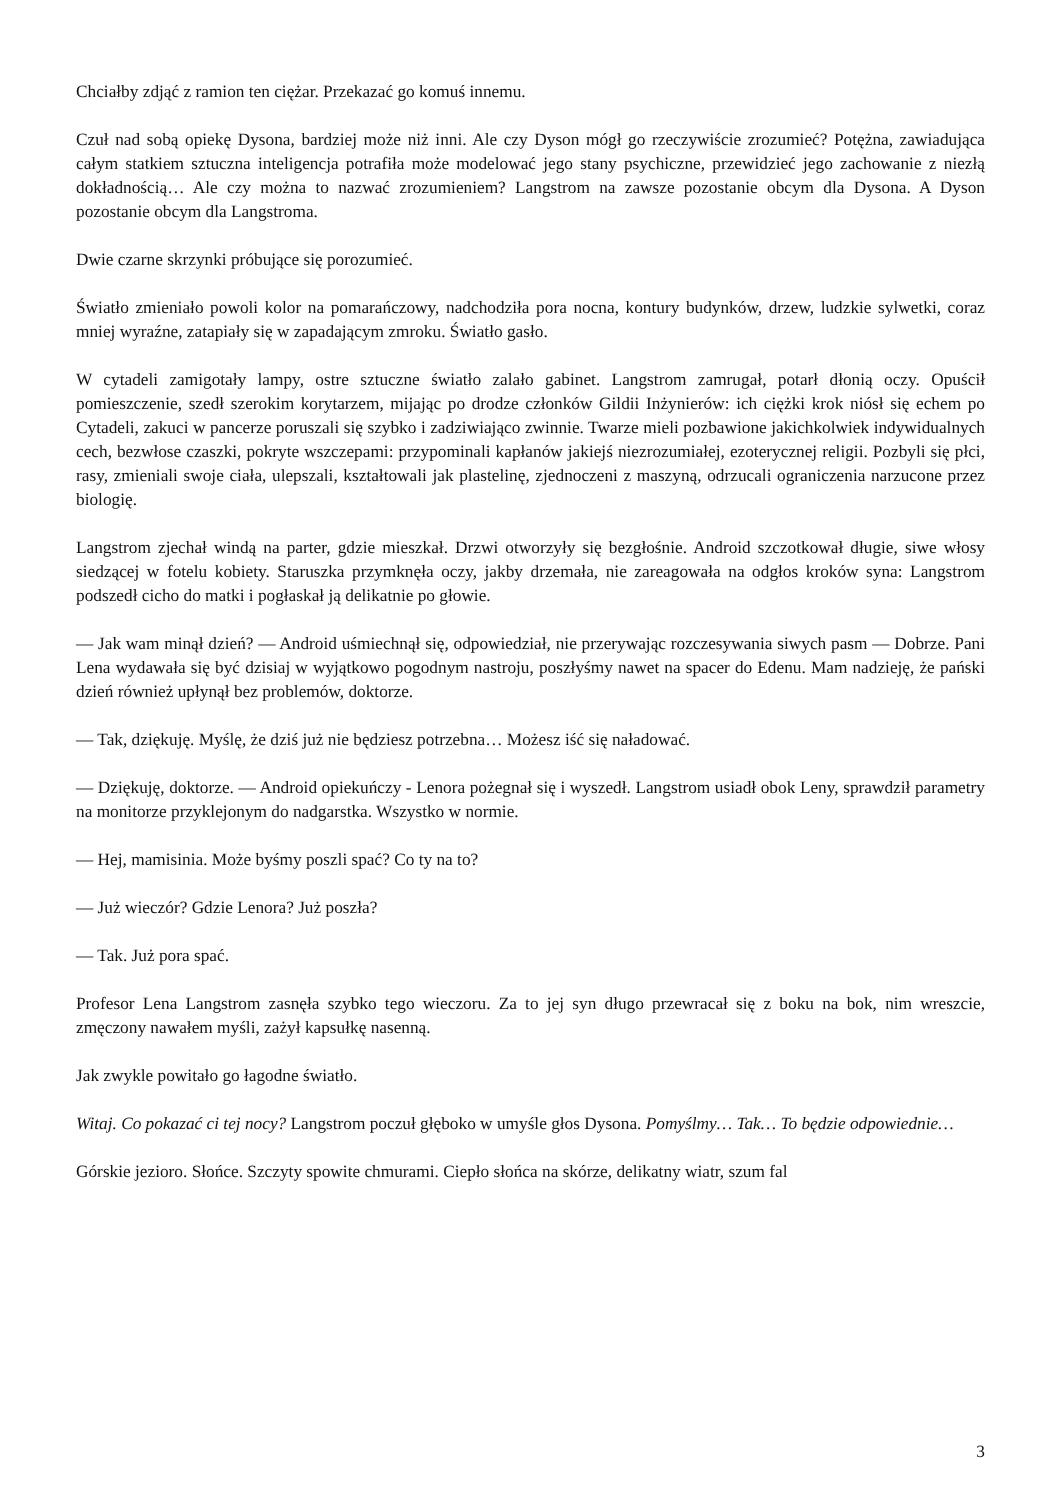Chciałby zdjąć z ramion ten ciężar. Przekazać go komuś innemu.
Czuł nad sobą opiekę Dysona, bardziej może niż inni. Ale czy Dyson mógł go rzeczywiście zrozumieć? Potężna, zawiadująca całym statkiem sztuczna inteligencja potrafiła może modelować jego stany psychiczne, przewidzieć jego zachowanie z niezłą dokładnością… Ale czy można to nazwać zrozumieniem? Langstrom na zawsze pozostanie obcym dla Dysona. A Dyson pozostanie obcym dla Langstroma.
Dwie czarne skrzynki próbujące się porozumieć.
Światło zmieniało powoli kolor na pomarańczowy, nadchodziła pora nocna, kontury budynków, drzew, ludzkie sylwetki, coraz mniej wyraźne, zatapiały się w zapadającym zmroku. Światło gasło.
W cytadeli zamigotały lampy, ostre sztuczne światło zalało gabinet. Langstrom zamrugał, potarł dłonią oczy. Opuścił pomieszczenie, szedł szerokim korytarzem, mijając po drodze członków Gildii Inżynierów: ich ciężki krok niósł się echem po Cytadeli, zakuci w pancerze poruszali się szybko i zadziwiająco zwinnie. Twarze mieli pozbawione jakichkolwiek indywidualnych cech, bezwłose czaszki, pokryte wszczepami: przypominali kapłanów jakiejś niezrozumiałej, ezoterycznej religii. Pozbyli się płci, rasy, zmieniali swoje ciała, ulepszali, kształtowali jak plastelinę, zjednoczeni z maszyną, odrzucali ograniczenia narzucone przez biologię.
Langstrom zjechał windą na parter, gdzie mieszkał. Drzwi otworzyły się bezgłośnie. Android szczotkował długie, siwe włosy siedzącej w fotelu kobiety. Staruszka przymknęła oczy, jakby drzemała, nie zareagowała na odgłos kroków syna: Langstrom podszedł cicho do matki i pogłaskał ją delikatnie po głowie.
— Jak wam minął dzień? — Android uśmiechnął się, odpowiedział, nie przerywając rozczesywania siwych pasm — Dobrze. Pani Lena wydawała się być dzisiaj w wyjątkowo pogodnym nastroju, poszłyśmy nawet na spacer do Edenu. Mam nadzieję, że pański dzień również upłynął bez problemów, doktorze.
— Tak, dziękuję. Myślę, że dziś już nie będziesz potrzebna… Możesz iść się naładować.
— Dziękuję, doktorze. — Android opiekuńczy - Lenora pożegnał się i wyszedł. Langstrom usiadł obok Leny, sprawdził parametry na monitorze przyklejonym do nadgarstka. Wszystko w normie.
— Hej, mamisinia. Może byśmy poszli spać? Co ty na to?
— Już wieczór? Gdzie Lenora? Już poszła?
— Tak. Już pora spać.
Profesor Lena Langstrom zasnęła szybko tego wieczoru. Za to jej syn długo przewracał się z boku na bok, nim wreszcie, zmęczony nawałem myśli, zażył kapsułkę nasenną.
Jak zwykle powitało go łagodne światło.
Witaj. Co pokazać ci tej nocy? Langstrom poczuł głęboko w umyśle głos Dysona. Pomyślmy… Tak… To będzie odpowiednie…
Górskie jezioro. Słońce. Szczyty spowite chmurami. Ciepło słońca na skórze, delikatny wiatr, szum fal
3